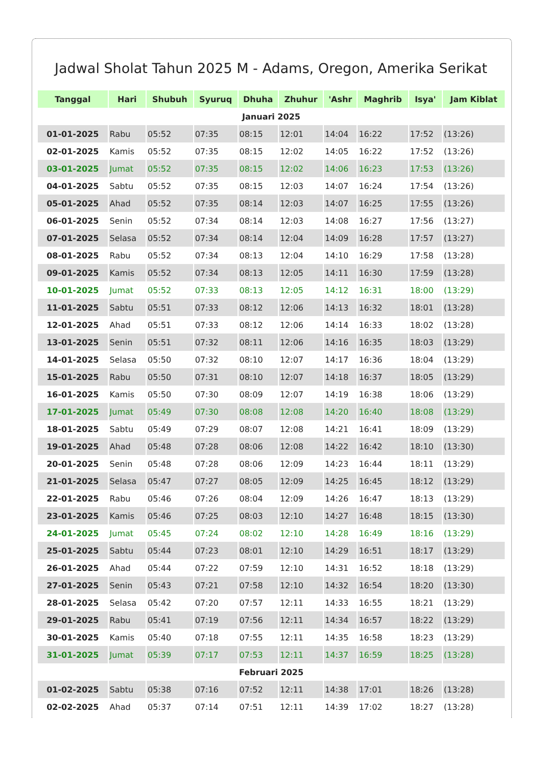Jadwal Sholat Tahun 2025 M - Adams, Oregon, Amerika Serikat
| Tanggal | Hari | Shubuh | Syuruq | Dhuha | Zhuhur | 'Ashr | Maghrib | Isya' | Jam Kiblat |
| --- | --- | --- | --- | --- | --- | --- | --- | --- | --- |
| Januari 2025 | | | | | | | | | |
| 01-01-2025 | Rabu | 05:52 | 07:35 | 08:15 | 12:01 | 14:04 | 16:22 | 17:52 | (13:26) |
| 02-01-2025 | Kamis | 05:52 | 07:35 | 08:15 | 12:02 | 14:05 | 16:22 | 17:52 | (13:26) |
| 03-01-2025 | Jumat | 05:52 | 07:35 | 08:15 | 12:02 | 14:06 | 16:23 | 17:53 | (13:26) |
| 04-01-2025 | Sabtu | 05:52 | 07:35 | 08:15 | 12:03 | 14:07 | 16:24 | 17:54 | (13:26) |
| 05-01-2025 | Ahad | 05:52 | 07:35 | 08:14 | 12:03 | 14:07 | 16:25 | 17:55 | (13:26) |
| 06-01-2025 | Senin | 05:52 | 07:34 | 08:14 | 12:03 | 14:08 | 16:27 | 17:56 | (13:27) |
| 07-01-2025 | Selasa | 05:52 | 07:34 | 08:14 | 12:04 | 14:09 | 16:28 | 17:57 | (13:27) |
| 08-01-2025 | Rabu | 05:52 | 07:34 | 08:13 | 12:04 | 14:10 | 16:29 | 17:58 | (13:28) |
| 09-01-2025 | Kamis | 05:52 | 07:34 | 08:13 | 12:05 | 14:11 | 16:30 | 17:59 | (13:28) |
| 10-01-2025 | Jumat | 05:52 | 07:33 | 08:13 | 12:05 | 14:12 | 16:31 | 18:00 | (13:29) |
| 11-01-2025 | Sabtu | 05:51 | 07:33 | 08:12 | 12:06 | 14:13 | 16:32 | 18:01 | (13:28) |
| 12-01-2025 | Ahad | 05:51 | 07:33 | 08:12 | 12:06 | 14:14 | 16:33 | 18:02 | (13:28) |
| 13-01-2025 | Senin | 05:51 | 07:32 | 08:11 | 12:06 | 14:16 | 16:35 | 18:03 | (13:29) |
| 14-01-2025 | Selasa | 05:50 | 07:32 | 08:10 | 12:07 | 14:17 | 16:36 | 18:04 | (13:29) |
| 15-01-2025 | Rabu | 05:50 | 07:31 | 08:10 | 12:07 | 14:18 | 16:37 | 18:05 | (13:29) |
| 16-01-2025 | Kamis | 05:50 | 07:30 | 08:09 | 12:07 | 14:19 | 16:38 | 18:06 | (13:29) |
| 17-01-2025 | Jumat | 05:49 | 07:30 | 08:08 | 12:08 | 14:20 | 16:40 | 18:08 | (13:29) |
| 18-01-2025 | Sabtu | 05:49 | 07:29 | 08:07 | 12:08 | 14:21 | 16:41 | 18:09 | (13:29) |
| 19-01-2025 | Ahad | 05:48 | 07:28 | 08:06 | 12:08 | 14:22 | 16:42 | 18:10 | (13:30) |
| 20-01-2025 | Senin | 05:48 | 07:28 | 08:06 | 12:09 | 14:23 | 16:44 | 18:11 | (13:29) |
| 21-01-2025 | Selasa | 05:47 | 07:27 | 08:05 | 12:09 | 14:25 | 16:45 | 18:12 | (13:29) |
| 22-01-2025 | Rabu | 05:46 | 07:26 | 08:04 | 12:09 | 14:26 | 16:47 | 18:13 | (13:29) |
| 23-01-2025 | Kamis | 05:46 | 07:25 | 08:03 | 12:10 | 14:27 | 16:48 | 18:15 | (13:30) |
| 24-01-2025 | Jumat | 05:45 | 07:24 | 08:02 | 12:10 | 14:28 | 16:49 | 18:16 | (13:29) |
| 25-01-2025 | Sabtu | 05:44 | 07:23 | 08:01 | 12:10 | 14:29 | 16:51 | 18:17 | (13:29) |
| 26-01-2025 | Ahad | 05:44 | 07:22 | 07:59 | 12:10 | 14:31 | 16:52 | 18:18 | (13:29) |
| 27-01-2025 | Senin | 05:43 | 07:21 | 07:58 | 12:10 | 14:32 | 16:54 | 18:20 | (13:30) |
| 28-01-2025 | Selasa | 05:42 | 07:20 | 07:57 | 12:11 | 14:33 | 16:55 | 18:21 | (13:29) |
| 29-01-2025 | Rabu | 05:41 | 07:19 | 07:56 | 12:11 | 14:34 | 16:57 | 18:22 | (13:29) |
| 30-01-2025 | Kamis | 05:40 | 07:18 | 07:55 | 12:11 | 14:35 | 16:58 | 18:23 | (13:29) |
| 31-01-2025 | Jumat | 05:39 | 07:17 | 07:53 | 12:11 | 14:37 | 16:59 | 18:25 | (13:28) |
| Februari 2025 | | | | | | | | | |
| 01-02-2025 | Sabtu | 05:38 | 07:16 | 07:52 | 12:11 | 14:38 | 17:01 | 18:26 | (13:28) |
| 02-02-2025 | Ahad | 05:37 | 07:14 | 07:51 | 12:11 | 14:39 | 17:02 | 18:27 | (13:28) |